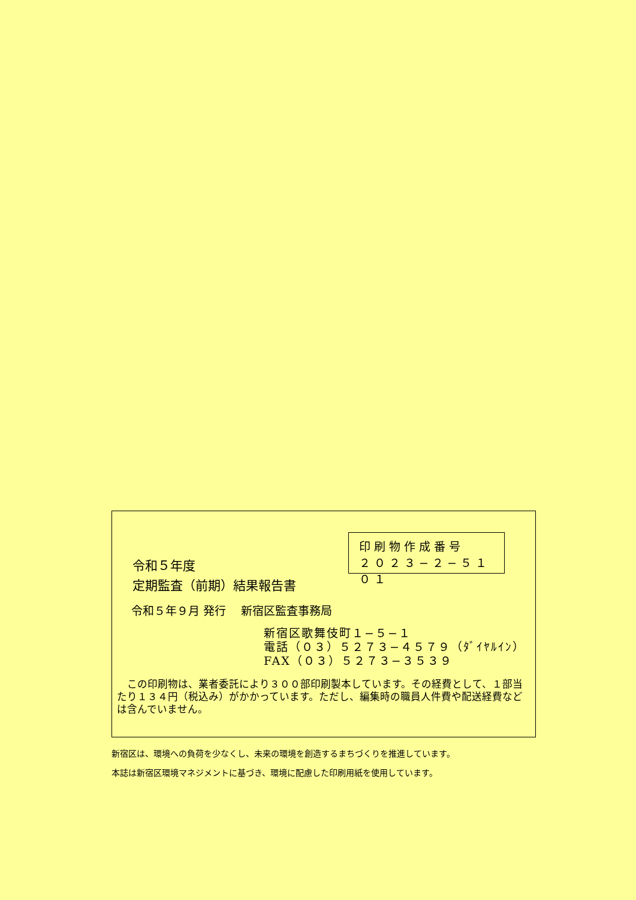令和５年度
定期監査（前期）結果報告書
印刷物作成番号
２０２３−２−５１０１
令和５年９月 発行　 新宿区監査事務局
新宿区歌舞伎町１−５−１
電話（０３）５２７３−４５７９（ﾀﾞｲﾔﾙｲﾝ）
FAX（０３）５２７３−３５３９
　この印刷物は、業者委託により３００部印刷製本しています。その経費として、１部当たり１３４円（税込み）がかかっています。ただし、編集時の職員人件費や配送経費などは含んでいません。
新宿区は、環境への負荷を少なくし、未来の環境を創造するまちづくりを推進しています。
本誌は新宿区環境マネジメントに基づき、環境に配慮した印刷用紙を使用しています。